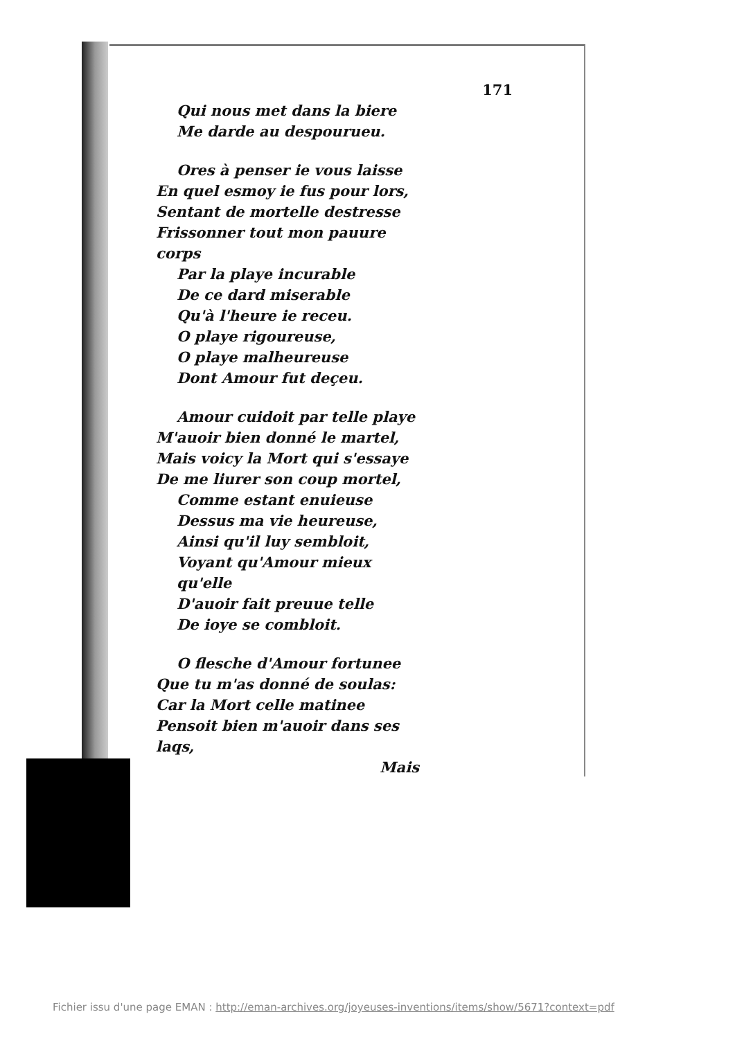171
Qui nous met dans la biere
Me darde au despourueu.
Ores à penser ie vous laisse
En quel esmoy ie fus pour lors,
Sentant de mortelle destresse
Frissonner tout mon pauure corps
Par la playe incurable
De ce dard miserable
Qu'à l'heure ie receu.
O playe rigoureuse,
O playe malheureuse
Dont Amour fut deçeu.
Amour cuidoit par telle playe
M'auoir bien donné le martel,
Mais voicy la Mort qui s'essaye
De me liurer son coup mortel,
Comme estant enuieuse
Dessus ma vie heureuse,
Ainsi qu'il luy sembloit,
Voyant qu'Amour mieux qu'elle
D'auoir fait preuue telle
De ioye se combloit.
O flesche d'Amour fortunee
Que tu m'as donné de soulas:
Car la Mort celle matinee
Pensoit bien m'auoir dans ses laqs,
Mais
Fichier issu d'une page EMAN : http://eman-archives.org/joyeuses-inventions/items/show/5671?context=pdf